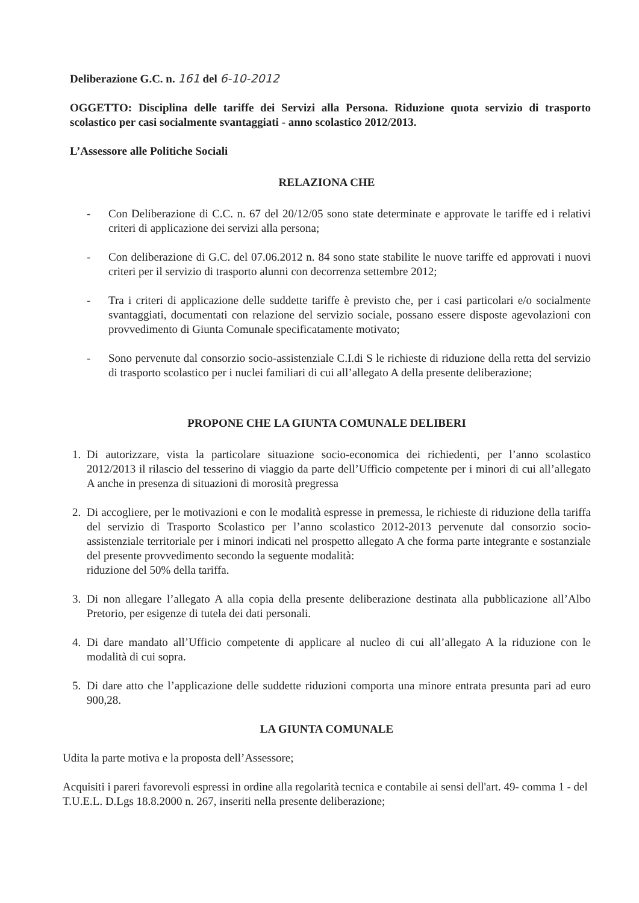Deliberazione G.C. n. 161 del 6-10-2012
OGGETTO: Disciplina delle tariffe dei Servizi alla Persona. Riduzione quota servizio di trasporto scolastico per casi socialmente svantaggiati - anno scolastico 2012/2013.
L’Assessore alle Politiche Sociali
RELAZIONA CHE
- Con Deliberazione di C.C. n. 67 del 20/12/05 sono state determinate e approvate le tariffe ed i relativi criteri di applicazione dei servizi alla persona;
- Con deliberazione di G.C. del 07.06.2012 n. 84 sono state stabilite le nuove tariffe ed approvati i nuovi criteri per il servizio di trasporto alunni con decorrenza settembre 2012;
- Tra i criteri di applicazione delle suddette tariffe è previsto che, per i casi particolari e/o socialmente svantaggiati, documentati con relazione del servizio sociale, possano essere disposte agevolazioni con provvedimento di Giunta Comunale specificatamente motivato;
- Sono pervenute dal consorzio socio-assistenziale C.I.di S le richieste di riduzione della retta del servizio di trasporto scolastico per i nuclei familiari di cui all’allegato A della presente deliberazione;
PROPONE CHE LA GIUNTA COMUNALE DELIBERI
1. Di autorizzare, vista la particolare situazione socio-economica dei richiedenti, per l’anno scolastico 2012/2013 il rilascio del tesserino di viaggio da parte dell’Ufficio competente per i minori di cui all’allegato A anche in presenza di situazioni di morosità pregressa
2. Di accogliere, per le motivazioni e con le modalità espresse in premessa, le richieste di riduzione della tariffa del servizio di Trasporto Scolastico per l’anno scolastico 2012-2013 pervenute dal consorzio socio-assistenziale territoriale per i minori indicati nel prospetto allegato A che forma parte integrante e sostanziale del presente provvedimento secondo la seguente modalità:
riduzione del 50% della tariffa.
3. Di non allegare l’allegato A alla copia della presente deliberazione destinata alla pubblicazione all’Albo Pretorio, per esigenze di tutela dei dati personali.
4. Di dare mandato all’Ufficio competente di applicare al nucleo di cui all’allegato A la riduzione con le modalità di cui sopra.
5. Di dare atto che l’applicazione delle suddette riduzioni comporta una minore entrata presunta pari ad euro 900,28.
LA GIUNTA COMUNALE
Udita la parte motiva e la proposta dell’Assessore;
Acquisiti i pareri favorevoli espressi in ordine alla regolarità tecnica e contabile ai sensi dell'art. 49- comma 1 - del T.U.E.L. D.Lgs 18.8.2000 n. 267, inseriti nella presente deliberazione;